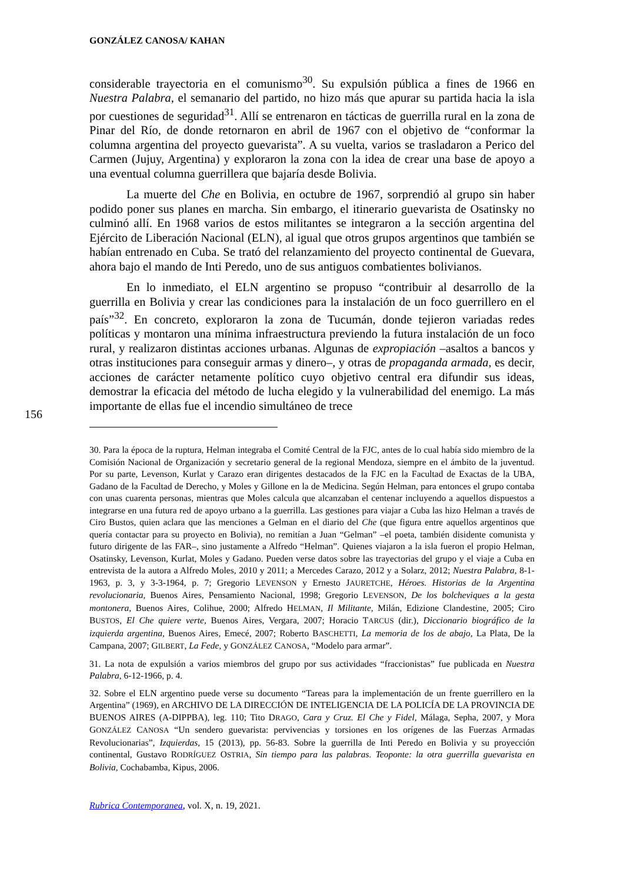156
GONZÁLEZ CANOSA/ KAHAN
considerable trayectoria en el comunismo<sup>30</sup>. Su expulsión pública a fines de 1966 en Nuestra Palabra, el semanario del partido, no hizo más que apurar su partida hacia la isla por cuestiones de seguridad<sup>31</sup>. Allí se entrenaron en tácticas de guerrilla rural en la zona de Pinar del Río, de donde retornaron en abril de 1967 con el objetivo de “conformar la columna argentina del proyecto guevarista”. A su vuelta, varios se trasladaron a Perico del Carmen (Jujuy, Argentina) y exploraron la zona con la idea de crear una base de apoyo a una eventual columna guerrillera que bajaría desde Bolivia.
La muerte del Che en Bolivia, en octubre de 1967, sorprendió al grupo sin haber podido poner sus planes en marcha. Sin embargo, el itinerario guevarista de Osatinsky no culminó allí. En 1968 varios de estos militantes se integraron a la sección argentina del Ejército de Liberación Nacional (ELN), al igual que otros grupos argentinos que también se habían entrenado en Cuba. Se trató del relanzamiento del proyecto continental de Guevara, ahora bajo el mando de Inti Peredo, uno de sus antiguos combatientes bolivianos.
En lo inmediato, el ELN argentino se propuso “contribuir al desarrollo de la guerrilla en Bolivia y crear las condiciones para la instalación de un foco guerrillero en el país”<sup>32</sup>. En concreto, exploraron la zona de Tucumán, donde tejieron variadas redes políticas y montaron una mínima infraestructura previendo la futura instalación de un foco rural, y realizaron distintas acciones urbanas. Algunas de expropiación –asaltos a bancos y otras instituciones para conseguir armas y dinero–, y otras de propaganda armada, es decir, acciones de carácter netamente político cuyo objetivo central era difundir sus ideas, demostrar la eficacia del método de lucha elegido y la vulnerabilidad del enemigo. La más importante de ellas fue el incendio simultáneo de trece
30. Para la época de la ruptura, Helman integraba el Comité Central de la FJC, antes de lo cual había sido miembro de la Comisión Nacional de Organización y secretario general de la regional Mendoza, siempre en el ámbito de la juventud. Por su parte, Levenson, Kurlat y Carazo eran dirigentes destacados de la FJC en la Facultad de Exactas de la UBA, Gadano de la Facultad de Derecho, y Moles y Gillone en la de Medicina. Según Helman, para entonces el grupo contaba con unas cuarenta personas, mientras que Moles calcula que alcanzaban el centenar incluyendo a aquellos dispuestos a integrarse en una futura red de apoyo urbano a la guerrilla. Las gestiones para viajar a Cuba las hizo Helman a través de Ciro Bustos, quien aclara que las menciones a Gelman en el diario del Che (que figura entre aquellos argentinos que quería contactar para su proyecto en Bolivia), no remitían a Juan “Gelman” –el poeta, también disidente comunista y futuro dirigente de las FAR–, sino justamente a Alfredo “Helman”. Quienes viajaron a la isla fueron el propio Helman, Osatinsky, Levenson, Kurlat, Moles y Gadano. Pueden verse datos sobre las trayectorias del grupo y el viaje a Cuba en entrevista de la autora a Alfredo Moles, 2010 y 2011; a Mercedes Carazo, 2012 y a Solarz, 2012; Nuestra Palabra, 8-1-1963, p. 3, y 3-3-1964, p. 7; Gregorio LEVENSON y Ernesto JAURETCHE, Héroes. Historias de la Argentina revolucionaria, Buenos Aires, Pensamiento Nacional, 1998; Gregorio LEVENSON, De los bolcheviques a la gesta montonera, Buenos Aires, Colihue, 2000; Alfredo HELMAN, Il Militante, Milán, Edizione Clandestine, 2005; Ciro BUSTOS, El Che quiere verte, Buenos Aires, Vergara, 2007; Horacio TARCUS (dir.), Diccionario biográfico de la izquierda argentina, Buenos Aires, Emecé, 2007; Roberto BASCHETTI, La memoria de los de abajo, La Plata, De la Campana, 2007; GILBERT, La Fede, y GONZÁLEZ CANOSA, “Modelo para armar”.
31. La nota de expulsión a varios miembros del grupo por sus actividades “fraccionistas” fue publicada en Nuestra Palabra, 6-12-1966, p. 4.
32. Sobre el ELN argentino puede verse su documento “Tareas para la implementación de un frente guerrillero en la Argentina” (1969), en ARCHIVO DE LA DIRECCIÓN DE INTELIGENCIA DE LA POLICÍA DE LA PROVINCIA DE BUENOS AIRES (A-DIPPBA), leg. 110; Tito DRAGO, Cara y Cruz. El Che y Fidel, Málaga, Sepha, 2007, y Mora GONZÁLEZ CANOSA “Un sendero guevarista: pervivencias y torsiones en los orígenes de las Fuerzas Armadas Revolucionarias”, Izquierdas, 15 (2013), pp. 56-83. Sobre la guerrilla de Inti Peredo en Bolivia y su proyección continental, Gustavo RODRÍGUEZ OSTRIA, Sin tiempo para las palabras. Teoponte: la otra guerrilla guevarista en Bolivia, Cochabamba, Kipus, 2006.
Rubrica Contemporanea, vol. X, n. 19, 2021.